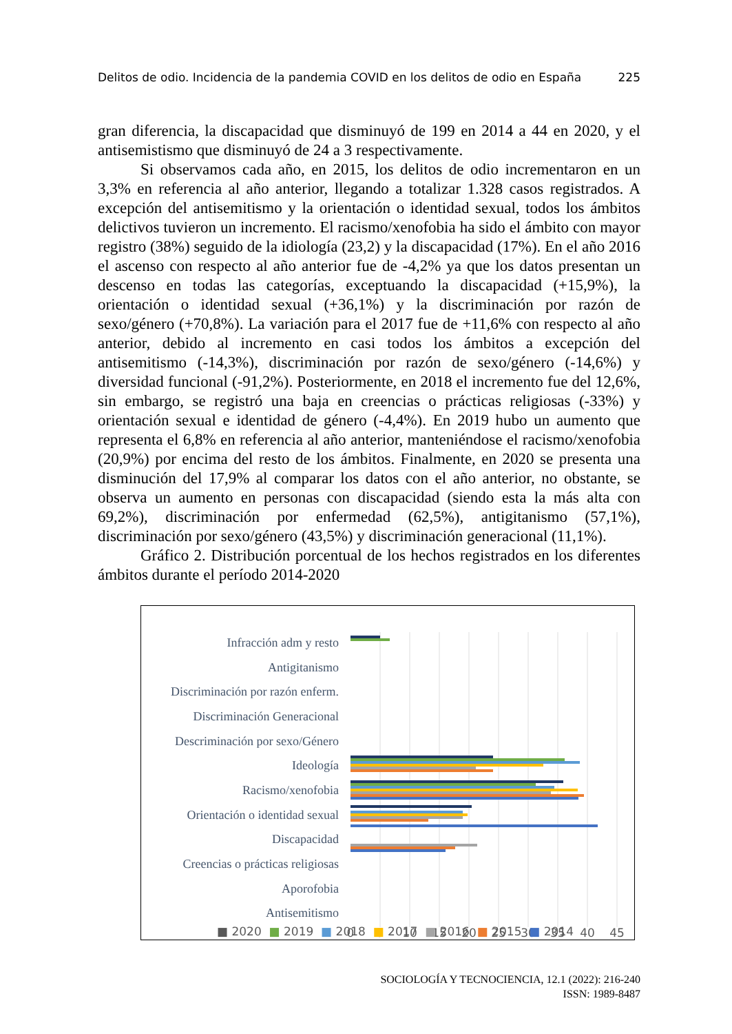Delitos de odio. Incidencia de la pandemia COVID en los delitos de odio en España 225
gran diferencia, la discapacidad que disminuyó de 199 en 2014 a 44 en 2020, y el antisemistismo que disminuyó de 24 a 3 respectivamente.
Si observamos cada año, en 2015, los delitos de odio incrementaron en un 3,3% en referencia al año anterior, llegando a totalizar 1.328 casos registrados. A excepción del antisemitismo y la orientación o identidad sexual, todos los ámbitos delictivos tuvieron un incremento. El racismo/xenofobia ha sido el ámbito con mayor registro (38%) seguido de la idiología (23,2) y la discapacidad (17%). En el año 2016 el ascenso con respecto al año anterior fue de -4,2% ya que los datos presentan un descenso en todas las categorías, exceptuando la discapacidad (+15,9%), la orientación o identidad sexual (+36,1%) y la discriminación por razón de sexo/género (+70,8%). La variación para el 2017 fue de +11,6% con respecto al año anterior, debido al incremento en casi todos los ámbitos a excepción del antisemitismo (-14,3%), discriminación por razón de sexo/género (-14,6%) y diversidad funcional (-91,2%). Posteriormente, en 2018 el incremento fue del 12,6%, sin embargo, se registró una baja en creencias o prácticas religiosas (-33%) y orientación sexual e identidad de género (-4,4%). En 2019 hubo un aumento que representa el 6,8% en referencia al año anterior, manteniéndose el racismo/xenofobia (20,9%) por encima del resto de los ámbitos. Finalmente, en 2020 se presenta una disminución del 17,9% al comparar los datos con el año anterior, no obstante, se observa un aumento en personas con discapacidad (siendo esta la más alta con 69,2%), discriminación por enfermedad (62,5%), antigitanismo (57,1%), discriminación por sexo/género (43,5%) y discriminación generacional (11,1%).
Gráfico 2. Distribución porcentual de los hechos registrados en los diferentes ámbitos durante el período 2014-2020
Infracción adm y resto
Antigitanismo
Discriminación por razón enferm.
Discriminación Generacional
Descriminación por sexo/Género
Ideología
Racismo/xenofobia
Orientación o identidad sexual
Discapacidad
Creencias o prácticas religiosas
Aporofobia
Antisemitismo
0
5
10
15
20
25
30
35
40
45
■ 2020 ■ 2019 ■ 2018 ■ 2017 ■ 2016 ■ 2015 ■ 2014
SOCIOLOGÍA Y TECNOCIENCIA, 12.1 (2022): 216-240
ISSN: 1989-8487